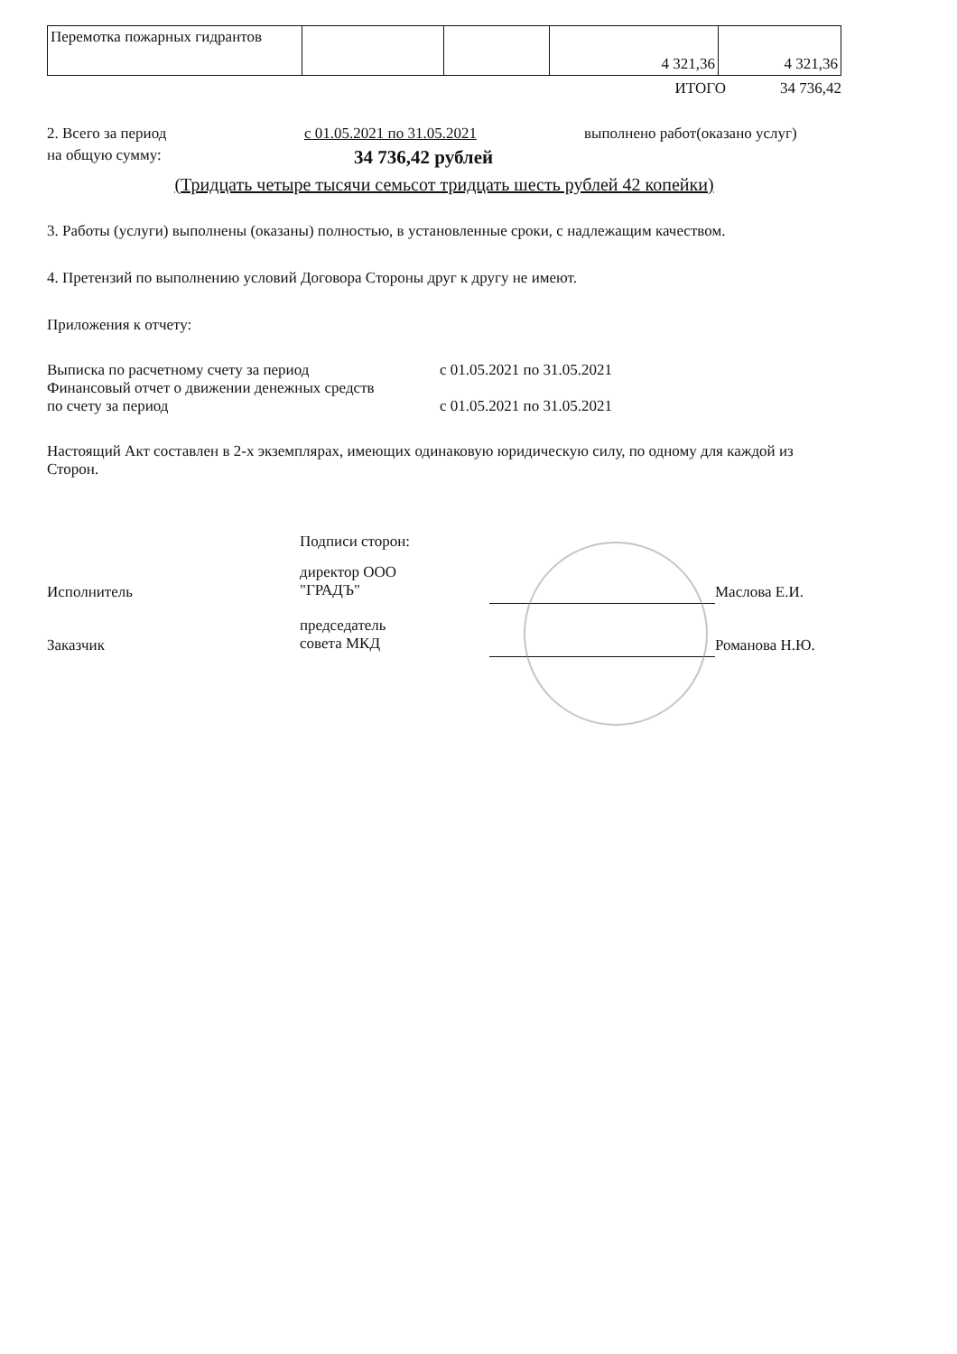| Перемотка пожарных гидрантов | | | 4 321,36 | 4 321,36 |
ИТОГО 34 736,42
2. Всего за период с 01.05.2021 по 31.05.2021 выполнено работ(оказано услуг)
на общую сумму:
34 736,42 рублей
(Тридцать четыре тысячи семьсот тридцать шесть рублей 42 копейки)
3. Работы (услуги) выполнены (оказаны) полностью, в установленные сроки, с надлежащим качеством.
4. Претензий по выполнению условий Договора Стороны друг к другу не имеют.
Приложения к отчету:
Выписка по расчетному счету за период с 01.05.2021 по 31.05.2021
Финансовый отчет о движении денежных средств
по счету за период с 01.05.2021 по 31.05.2021
Настоящий Акт составлен в 2-х экземплярах, имеющих одинаковую юридическую силу, по одному для каждой из Сторон.
Подписи сторон:
Исполнитель
директор ООО
"ГРАДЪ"
Маслова Е.И.
Заказчик
председатель
совета МКД
Романова Н.Ю.